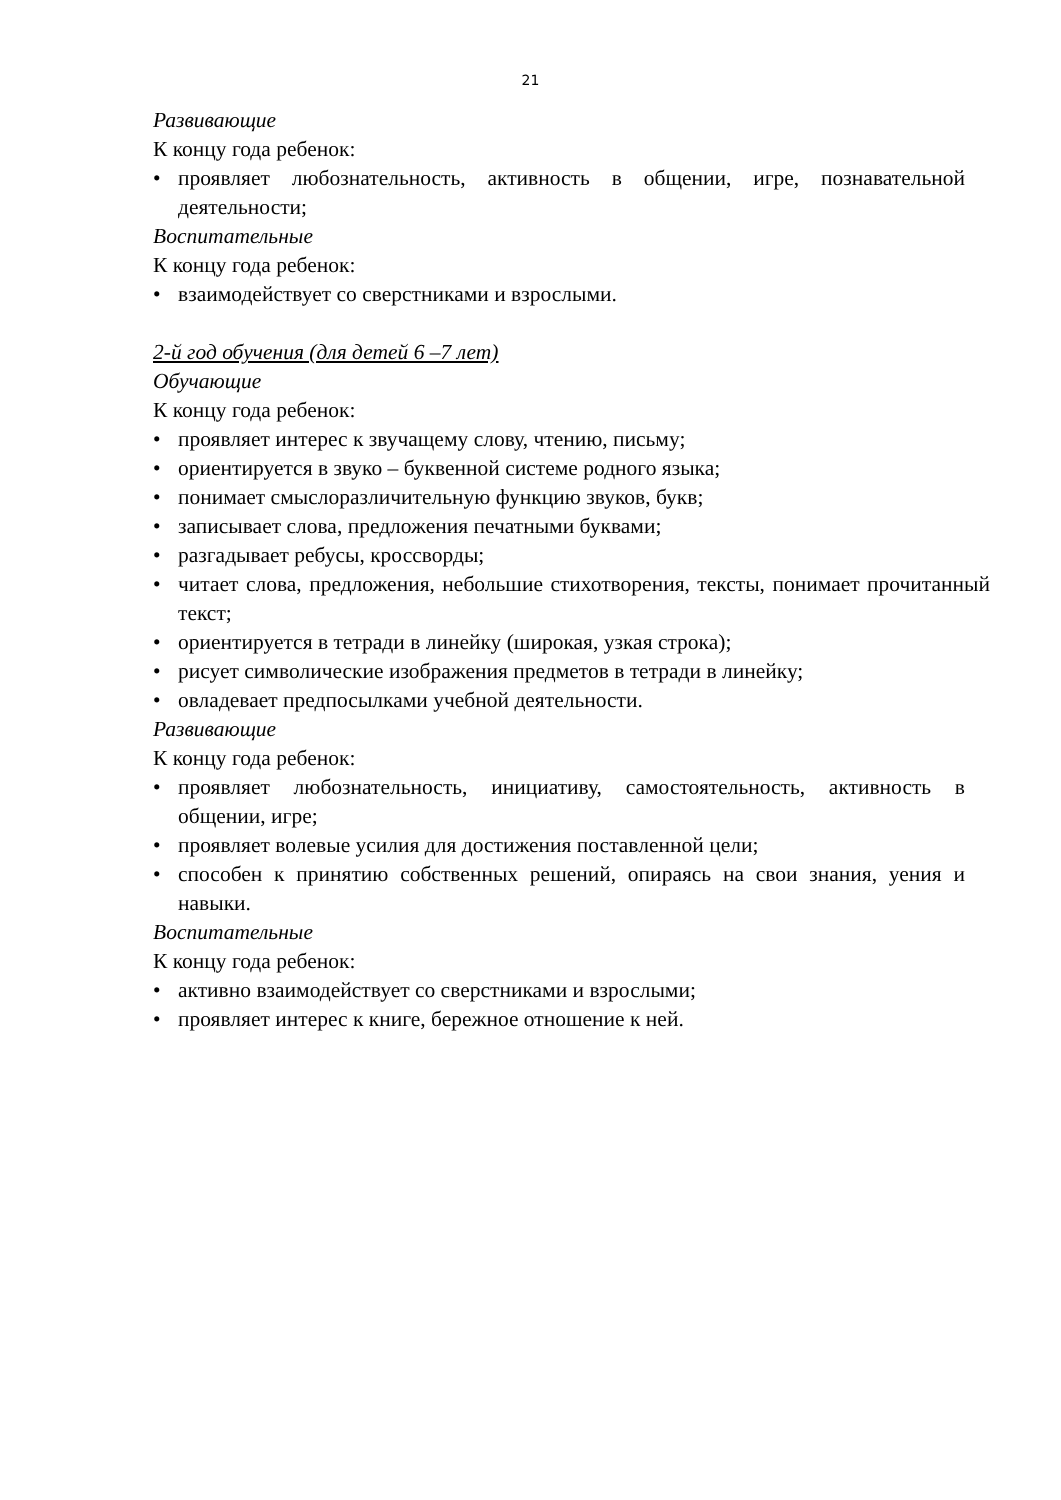21
Развивающие
К концу года ребенок:
• проявляет любознательность, активность в общении, игре, познавательной деятельности;
Воспитательные
К концу года ребенок:
• взаимодействует со сверстниками и взрослыми.
2-й год обучения (для детей 6 –7 лет)
Обучающие
К концу года ребенок:
• проявляет интерес к звучащему слову, чтению, письму;
• ориентируется в звуко – буквенной системе родного языка;
• понимает смыслоразличительную функцию звуков, букв;
• записывает слова, предложения печатными буквами;
• разгадывает ребусы, кроссворды;
• читает слова, предложения, небольшие стихотворения, тексты, понимает прочитанный текст;
• ориентируется в тетради в линейку (широкая, узкая строка);
• рисует символические изображения предметов в тетради в линейку;
• овладевает предпосылками учебной деятельности.
Развивающие
К концу года ребенок:
• проявляет любознательность, инициативу, самостоятельность, активность в общении, игре;
• проявляет волевые усилия для достижения поставленной цели;
• способен к принятию собственных решений, опираясь на свои знания, уения и навыки.
Воспитательные
К концу года ребенок:
• активно взаимодействует со сверстниками и взрослыми;
• проявляет интерес к книге, бережное отношение к ней.